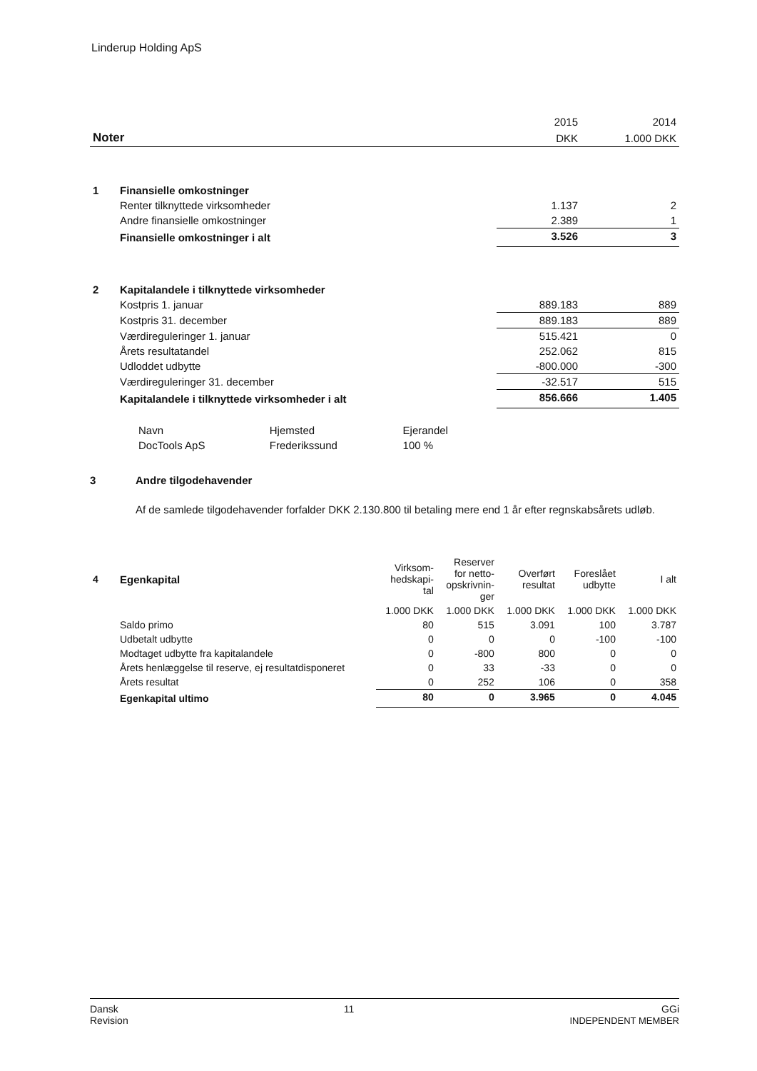Linderup Holding ApS
| | | 2015 | 2014 |
| --- | --- | --- | --- |
| Noter | | DKK | 1.000 DKK |
| 1 | Finansielle omkostninger | | |
| | Renter tilknyttede virksomheder | 1.137 | 2 |
| | Andre finansielle omkostninger | 2.389 | 1 |
| | Finansielle omkostninger i alt | 3.526 | 3 |
| 2 | Kapitalandele i tilknyttede virksomheder | | |
| | Kostpris 1. januar | 889.183 | 889 |
| | Kostpris 31. december | 889.183 | 889 |
| | Værdireguleringer 1. januar | 515.421 | 0 |
| | Årets resultatandel | 252.062 | 815 |
| | Udloddet udbytte | -800.000 | -300 |
| | Værdireguleringer 31. december | -32.517 | 515 |
| | Kapitalandele i tilknyttede virksomheder i alt | 856.666 | 1.405 |
| Navn | Hjemsted | Ejerandel |
| DocTools ApS | Frederikssund | 100 % |
3 Andre tilgodehavender
Af de samlede tilgodehavender forfalder DKK 2.130.800 til betaling mere end 1 år efter regnskabsårets udløb.
| 4 | Egenkapital | Virksom- hedskapi- tal | Reserver for netto- opskrivnin- ger | Overført resultat | Foreslået udbytte | I alt |
| | | 1.000 DKK | 1.000 DKK | 1.000 DKK | 1.000 DKK | 1.000 DKK |
| | Saldo primo | 80 | 515 | 3.091 | 100 | 3.787 |
| | Udbetalt udbytte | 0 | 0 | 0 | -100 | -100 |
| | Modtaget udbytte fra kapitalandele | 0 | -800 | 800 | 0 | 0 |
| | Årets henlæggelse til reserve, ej resultatdisponeret | 0 | 33 | -33 | 0 | 0 |
| | Årets resultat | 0 | 252 | 106 | 0 | 358 |
| | Egenkapital ultimo | 80 | 0 | 3.965 | 0 | 4.045 |
Dansk
Revision
11 GGi
INDEPENDENT MEMBER